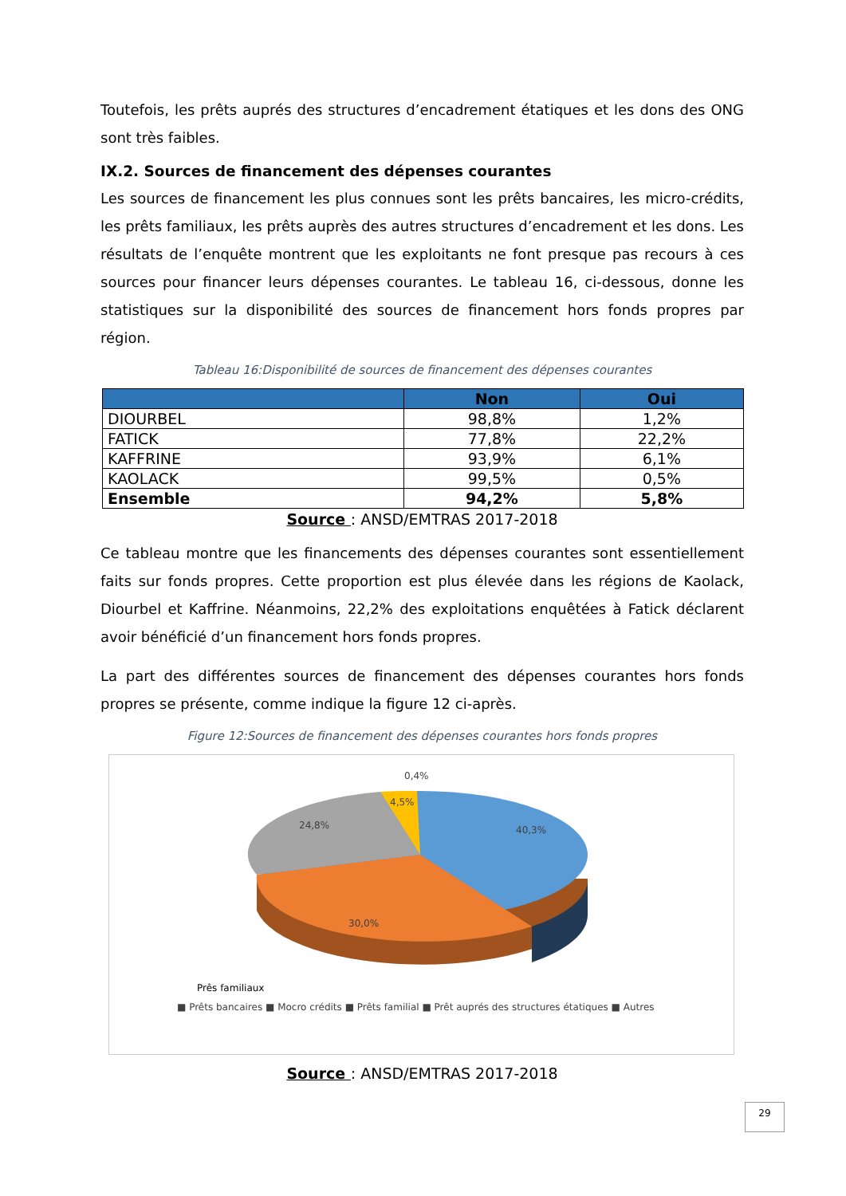Toutefois, les prêts auprés des structures d’encadrement étatiques et les dons des ONG sont très faibles.
IX.2. Sources de financement des dépenses courantes
Les sources de financement les plus connues sont les prêts bancaires, les micro-crédits, les prêts familiaux, les prêts auprès des autres structures d’encadrement et les dons. Les résultats de l’enquête montrent que les exploitants ne font presque pas recours à ces sources pour financer leurs dépenses courantes. Le tableau 16, ci-dessous, donne les statistiques sur la disponibilité des sources de financement hors fonds propres par région.
Tableau 16:Disponibilité de sources de financement des dépenses courantes
| | Non | Oui |
| --- | --- | --- |
| DIOURBEL | 98,8% | 1,2% |
| FATICK | 77,8% | 22,2% |
| KAFFRINE | 93,9% | 6,1% |
| KAOLACK | 99,5% | 0,5% |
| Ensemble | 94,2% | 5,8% |
Source : ANSD/EMTRAS 2017-2018
Ce tableau montre que les financements des dépenses courantes sont essentiellement faits sur fonds propres. Cette proportion est plus élevée dans les régions de Kaolack, Diourbel et Kaffrine. Néanmoins, 22,2% des exploitations enquêtées à Fatick déclarent avoir bénéficié d’un financement hors fonds propres.
La part des différentes sources de financement des dépenses courantes hors fonds propres se présente, comme indique la figure 12 ci-après.
Figure 12:Sources de financement des dépenses courantes hors fonds propres
0,4%
4,5%
24,8%
40,3%
30,0%
Prês familiaux
■ Prêts bancaires ■ Mocro crédits ■ Prêts familial ■ Prêt auprés des structures étatiques ■ Autres
Source : ANSD/EMTRAS 2017-2018
29